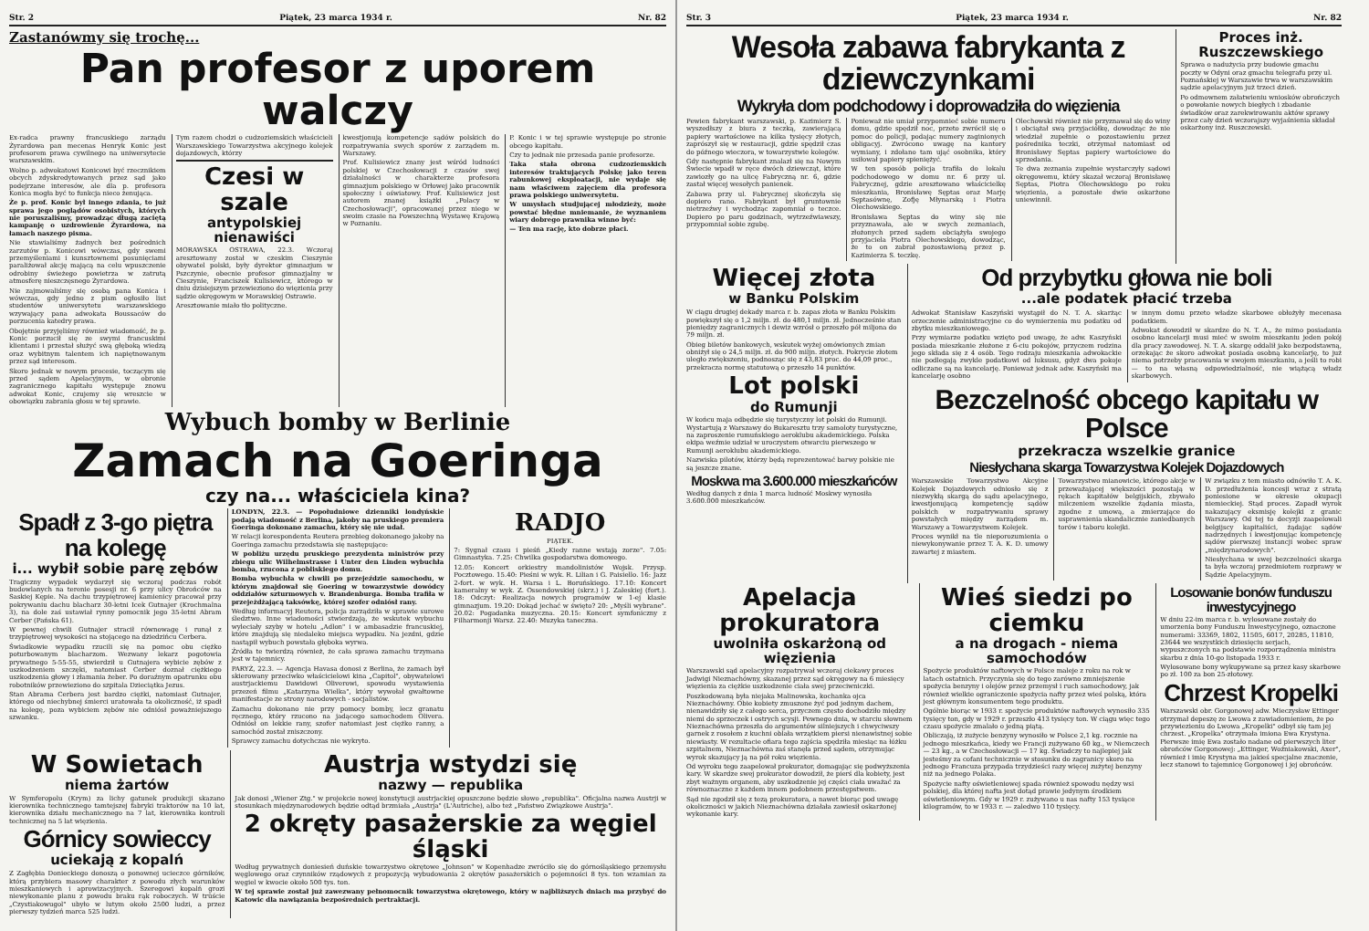Str. 2 Piątek, 23 marca 1934 r. Nr. 82
Zastanówmy się trochę...
Pan profesor z uporem walczy
Ex-radca prawny francuskiego zarządu Żyrardowa pan mecenas Henryk Konic jest profesorem prawa cywilnego na uniwersytecie warszawskim.
Wolno p. adwokatowi Konicowi być rzecznikiem obcych zdyskredytowanych przez sąd jako podejrzane interesów, ale dla p. profesora Konica mogła być to funkcja nieco żenująca.
Że p. prof. Konic był innego zdania, to już sprawa jego poglądów osobistych, których nie poruszaliśmy, prowadząc długą zaciętą kampanję o uzdrowienie Żyrardowa, na łamach naszego pisma.
Nie stawialiśmy żadnych bez pośrednich zarzutów p. Konicowi wówczas, gdy swemi przemyśleniami i kunsztownemi posunięciami paraliżował akcję mającą na celu wpuszczenie odrobiny świeżego powietrza w zatrutą atmosferę nieszczęsnego Żyrardowa.
Nie zajmowaliśmy się osobą pana Konica i wówczas, gdy jedno z pism ogłosiło list studentów uniwersytetu warszawskiego wzywający pana adwokata Boussaców do porzucenia katedry prawa.
Obojętnie przyjęliśmy również wiadomość, że p. Konic porzucił się ze swymi francuskimi klientami i przestał służyć swą głęboką wiedzą oraz wybitnym talentem ich napiętnowanym przez sąd interesom.
Skoro jednak w nowym procesie, toczącym się przed sądem Apelacyjnym, w obronie zagranicznego kapitału występuje znowu adwokat Konic, czujemy się wreszcie w obowiązku zabrania głosu w tej sprawie.
Tym razem chodzi o cudzoziemskich właścicieli Warszawskiego Towarzystwa akcyjnego kolejek dojazdowych, którzy
Czesi w szale
antypolskiej nienawiści
MORAWSKA OSTRAWA, 22.3. Wczoraj aresztowany został w czeskim Cieszynie obywatel polski, były dyrektor gimnazjum w Pszczynie, obecnie profesor gimnazjalny w Cieszynie, Franciszek Kulisiewicz, którego w dniu dzisiejszym przewieziono do więzienia przy sądzie okręgowym w Morawskiej Ostrawie.
Aresztowanie miało tło polityczne.
kwestjonują kompetencje sądów polskich do rozpatrywania swych sporów z zarządem m. Warszawy.
Prof. Kulisiewicz znany jest wśród ludności polskiej w Czechosłowacji z czasów swej działalności w charakterze profesora gimnazjum polskiego w Orłowej jako pracownik społeczny i oświatowy. Prof. Kulisiewicz jest autorem znanej książki „Polacy w Czechosłowacji", opracowanej przez niego w swoim czasie na Powszechną Wystawę Krajową w Poznaniu.
P. Konic i w tej sprawie występuje po stronie obcego kapitału.
Czy to jednak nie przesada panie profesorze.
Taka stała obrona cudzoziemskich interesów traktujących Polskę jako teren rabunkowej eksploatacji, nie wydaje się nam właściwem zajęciem dla profesora prawa polskiego uniwersytetu.
W umysłach studjującej młodzieży, może powstać błędne mniemanie, że wyznaniem wiary dobrego prawnika winno być:
— Ten ma rację, kto dobrze płaci.
Wybuch bomby w Berlinie
Zamach na Goeringa
czy na... właściciela kina?
Spadł z 3-go piętra na kolegę
i... wybił sobie parę zębów
Tragiczny wypadek wydarzył się wczoraj podczas robót budowlanych na terenie posesji nr. 6 przy ulicy Obrońców na Saskiej Kępie. Na dachu trzypiętrowej kamienicy pracował przy pokrywaniu dachu blacharz 30-letni Icek Gutnajer (Krochmalna 3), na dole zaś ustawiał rynny pomocnik jego 35-letni Abram Cerber (Pańska 61).
W pewnej chwili Gutnajer stracił równowagę i runął z trzypiętrowej wysokości na stojącego na dziedzińcu Cerbera.
Świadkowie wypadku rzucili się na pomoc obu ciężko poturbowanym blacharzom. Wezwany lekarz pogotowia prywatnego 5-55-55, stwierdził u Gutnajera wybicie zębów z uszkodzeniem szczęki, natomiast Cerber doznał ciężkiego uszkodzenia głowy i złamania żeber. Po doraźnym opatrunku obu robotników przewieziono do szpitala Dzieciątka Jezus.
Stan Abrama Cerbera jest bardzo ciężki, natomiast Gutnajer, którego od niechybnej śmierci uratowała ta okoliczność, iż spadł na kolegę, poza wybiciem zębów nie odniósł poważniejszego szwanku.
LONDYN, 22.3. — Popołudniowe dzienniki londyńskie podają wiadomość z Berlina, jakoby na pruskiego premiera Goeringa dokonano zamachu, który się nie udał.
W relacji korespondenta Reutera przebieg dokonanego jakoby na Goeringa zamachu przedstawia się następująco:
W pobliżu urzędu pruskiego prezydenta ministrów przy zbiegu ulic Wilhelmstrasse i Unter den Linden wybuchła bomba, rzucona z pobliskiego domu.
Bomba wybuchła w chwili po przejeździe samochodu, w którym znajdował się Goering w towarzystwie dowódcy oddziałów szturmowych v. Brandenburga. Bomba trafiła w przejeżdżającą taksówkę, której szofer odniósł rany.
Według informacyj Reutera, policja zarządziła w sprawie surowe śledztwo. Inne wiadomości stwierdzają, że wskutek wybuchu wyleciały szyby w hotelu „Adlon" i w ambasadzie francuskiej, które znajdują się niedaleko miejsca wypadku. Na jezdni, gdzie nastąpił wybuch powstała głęboka wyrwa.
Źródła te twierdzą również, że cała sprawa zamachu trzymana jest w tajemnicy.
PARYŻ, 22.3. — Agencja Havasa donosi z Berlina, że zamach był skierowany przeciwko właścicielowi kina „Capitol", obywatelowi austrjackiemu Dawidowi Oliverowi, spowodu wystawienia przezeń filmu „Katarzyna Wielka", który wywołał gwałtowne manifestacje ze strony narodowych - socjalistów.
Zamachu dokonano nie przy pomocy bomby, lecz granatu ręcznego, który rzucono na jadącego samochodem Olivera. Odniósł on lekkie rany, szofer natomiast jest ciężko ranny, a samochód został zniszczony.
Sprawcy zamachu dotychczas nie wykryto.
RADJO
PIĄTEK.
7: Sygnał czasu i pieśń „Kiedy ranne wstają zorze". 7.05: Gimnastyka. 7.25: Chwilka gospodarstwa domowego.
12.05: Koncert orkiestry mandolinistów Wojsk. Przysp. Pocztowego. 15.40: Pieśni w wyk. R. Lilian i G. Paisiello. 16: Jazz 2-fort. w wyk. H. Warsa i L. Boruńskiego. 17.10: Koncert kameralny w wyk. Z. Ossendowskiej (skrz.) i J. Zaleskiej (fort.). 18: Odczyt: Realizacja nowych programów w 1-ej klasie gimnazjum. 19.20: Dokąd jechać w święto? 20: „Myśli wybrane". 20.02: Pogadanka muzyczna. 20.15: Koncert symfoniczny z Filharmonji Warsz. 22.40: Muzyka taneczna.
W Sowietach
niema żartów
W Symferopolu (Krym) za lichy gatunek produkcji skazano kierownika technicznego tamtejszej fabryki traktorów na 10 lat, kierownika działu mechanicznego na 7 lat, kierownika kontroli technicznej na 5 lat więzienia.
Górnicy sowieccy
uciekają z kopalń
Z Zagłębia Donieckiego donoszą o ponownej ucieczce górników, którą przybiera masowy charakter z powodu złych warunków mieszkaniowych i aprowizacyjnych. Szeregowi kopalń grozi niewykonanie planu z powodu braku rąk roboczych. W trüście „Czystiakowugol" ubyło w lutym około 2500 ludzi, a przez pierwszy tydzień marca 525 ludzi.
Austrja wstydzi się
nazwy — republika
Jak donosi „Wiener Ztg." w projekcie nowej konstytucji austrjackiej opuszczone będzie słowo „republika". Oficjalna nazwa Austrji w stosunkach międzynarodowych będzie odtąd brzmiała „Austrja" (L'Autriche), albo też „Państwo Związkowe Austrja".
2 okręty pasażerskie za węgiel śląski
Według prywatnych doniesień duńskie towarzystwo okrętowe „Johnson" w Kopenhadze zwróciło się do górnośląskiego przemysłu węglowego oraz czynników rządowych z propozycją wybudowania 2 okrętów pasażerskich o pojemności 8 tys. ton wzamian za węgiel w kwocie około 500 tys. ton.
W tej sprawie został już zawezwany pełnomocnik towarzystwa okrętowego, który w najbliższych dniach ma przybyć do Katowic dla nawiązania bezpośrednich pertraktacji.
Str. 3 Piątek, 23 marca 1934 r. Nr. 82
Wesoła zabawa fabrykanta z dziewczynkami
Wykryła dom podchodowy i doprowadziła do więzienia
Pewien fabrykant warszawski, p. Kazimierz S. wyszedłszy z biura z teczką, zawierającą papiery wartościowe na kilka tysięcy złotych, zaprószył się w restauracji, gdzie spędził czas do późnego wieczora, w towarzystwie kolegów.
Gdy następnie fabrykant znalazł się na Nowym Świecie wpadł w ręce dwóch dziewcząt, które zawiozły go na ulicę Fabryczną nr. 6, gdzie zastał więcej wesołych panienek.
Zabawa przy ul. Fabrycznej skończyła się dopiero rano. Fabrykant był gruntownie nietrzeźwy i wychodząc zapomniał o teczce. Dopiero po paru godzinach, wytrzeźwiawszy, przypomniał sobie zgubę.
Ponieważ nie umiał przypomnieć sobie numeru domu, gdzie spędził noc, przeto zwrócił się o pomoc do policji, podając numery zaginionych obligacyj. Zwrócono uwagę na kantory wymiany, i zdołano tam ująć osobnika, który usiłował papiery spieniężyć.
W ten sposób policja trafiła do lokalu podchodowego w domu nr. 6 przy ul. Fabrycznej, gdzie aresztowano właścicielkę mieszkania, Bronisławę Sęptas oraz Marję Sęptasównę, Zofję Młynarską i Piotra Olechowskiego.
Bronisława Sęptas do winy się nie przyznawała, ale w swych zeznaniach, złożonych przed sądem obciążyła swojego przyjaciela Piotra Olechowskiego, dowodząc, że to on zabrał pozostawioną przez p. Kazimierza S. teczkę.
Olechowski również nie przyznawał się do winy i obciążał swą przyjaciółkę, dowodząc że nie wiedział zupełnie o pozostawieniu przez pośrednika teczki, otrzymał natomiast od Bronisławy Sęptas papiery wartościowe do sprzedania.
Te dwa zeznania zupełnie wystarczyły sądowi okręgowemu, który skazał wczoraj Bronisławę Sęptas, Piotra Olechowskiego po roku więzienia, a pozostałe dwie oskarżone uniewinnił.
Proces inż. Ruszczewskiego
Sprawa o nadużycia przy budowie gmachu poczty w Odyni oraz gmachu telegrafu przy ul. Poznańskiej w Warszawie trwa w warszawskim sądzie apelacyjnym już trzeci dzień.
Po odmownem załatwieniu wniosków obrończych o powołanie nowych biegłych i zbadanie świadków oraz zarekwirowaniu aktów sprawy przez cały dzień wczorajszy wyjaśnienia składał oskarżony inż. Ruszczewski.
Więcej złota
w Banku Polskim
W ciągu drugiej dekady marca r. b. zapas złota w Banku Polskim powiększył się o 1,2 miljn. zł. do 480,1 miljn. zł. Jednocześnie stan pieniędzy zagranicznych i dewiz wzrósł o przeszło pół miljona do 79 miljn. zł.
Obieg biletów bankowych, wskutek wyżej omówionych zmian obniżył się o 24,5 miljn. zł. do 900 miljn. złotych. Pokrycie złotem uległo zwiększeniu, podnosząc się z 43,83 proc. do 44,09 proc., przekracza normę statutową o przeszło 14 punktów.
Lot polski
do Rumunji
W końcu maja odbędzie się turystyczny lot polski do Rumunji. Wystartują z Warszawy do Bukaresztu trzy samoloty turystyczne, na zaproszenie rumuńskiego aeroklubu akademickiego. Polska ekipa weźmie udział w uroczystem otwarciu pierwszego w Rumunji aeroklubu akademickiego.
Nazwiska pilotów, którzy będą reprezentować barwy polskie nie są jeszcze znane.
Moskwa ma 3.600.000 mieszkańców
Według danych z dnia 1 marca ludność Moskwy wynosiła 3.600.000 mieszkańców.
Od przybytku głowa nie boli
...ale podatek płacić trzeba
Adwokat Stanisław Kaszyński wystąpił do N. T. A. skarżąc orzeczenie administracyjne co do wymierzenia mu podatku od zbytku mieszkaniowego.
Przy wymiarze podatku wzięto pod uwagę, że adw. Kaszyński posiada mieszkanie złożone z 6-ciu pokojów, przyczem rodzina jego składa się z 4 osób. Tego rodzaju mieszkania adwokackie nie podlegają zwykle podatkowi od luksusu, gdyż dwa pokoje odliczane są na kancelarję. Ponieważ jednak adw. Kaszyński ma kancelarję osobno
w innym domu przeto władze skarbowe obłożyły mecenasa podatkiem.
Adwokat dowodził w skardze do N. T. A., że mimo posiadania osobno kancelarji musi mieć w swoim mieszkaniu jeden pokój dla pracy zawodowej. N. T. A. skargę oddalił jako bezpodstawną, orzekając że skoro adwokat posiada osobną kancelarję, to już niema potrzeby pracowania w swojem mieszkaniu, a jeśli to robi — to na własną odpowiedzialność, nie wiążącą władz skarbowych.
Bezczelność obcego kapitału w Polsce
przekracza wszelkie granice
Niesłychana skarga Towarzystwa Kolejek Dojazdowych
Warszawskie Towarzystwo Akcyjne Kolejek Dojazdowych odniosło się z niezwykłą skargą do sądu apelacyjnego, kwestjonującą kompetencję sądów polskich w rozpatrywaniu sprawy powstałych między zarządem m. Warszawy a Towarzystwem Kolejek.
Proces wynikł na tle nieporozumienia o niewykonywanie przez T. A. K. D. umowy zawartej z miastem.
Towarzystwo mianowicie, którego akcje w przeważającej większości pozostają w rękach kapitałów belgijskich, zbywało milczeniem wszelkie żądania miasta, zgodne z umową, a zmierzające do usprawnienia skandalicznie zaniedbanych torów i taboru kolejki.
W związku z tem miasto odnówiło T. A. K. D. przedłużenia koncesji wraz z stratą poniesione w okresie okupacji niemieckiej. Stąd proces. Zapadł wyrok nakazujący eksmisję kolejki z granic Warszawy. Od tej to decyzji zaapelowali belgijscy kapitaliści, żądając sądów nadrzędnych i kwestjonując kompetencję sądów pierwszej instancji wobec spraw „międzynarodowych".
Niesłychana w swej bezczelności skarga ta była wczoraj przedmiotem rozprawy w Sądzie Apelacyjnym.
Apelacja prokuratora
uwolniła oskarżoną od więzienia
Warszawski sąd apelacyjny rozpatrywał wczoraj ciekawy proces Jadwigi Nieznachówny, skazanej przez sąd okręgowy na 6 miesięcy więzienia za ciężkie uszkodzenie ciała swej przeciwniczki.
Poszkodowaną była niejaka Malinowska, kochanka ojca Nieznachówny. Obie kobiety zmuszone żyć pod jednym dachem, nienawidziły się z całego serca, przyczem często dochodziło między niemi do sprzeczek i ostrych scysji. Pewnego dnia, w starciu słownem Nieznachówna przeszła do argumentów silniejszych i chwyciwszy garnek z rosołem z kuchni oblała wrzątkiem piersi nienawistnej sobie niewiasty. W rezultacie ofiara tego zajścia spędziła miesiąc na łóżku szpitalnem, Nieznachówna zaś stanęła przed sądem, otrzymując wyrok skazujący ją na pół roku więzienia.
Od wyroku tego zaapelował prokurator, domagając się podwyższenia kary. W skardze swej prokurator dowodził, że pierś dla kobiety, jest zbyt ważnym organem, aby uszkodzenie jej części ciała uważać za równoznaczne z każdem innem podobnem przestępstwem.
Sąd nie zgodził się z tezą prokuratora, a nawet biorąc pod uwagę okoliczności w jakich Nieznachówna działała zawiesił oskarżonej wykonanie kary.
Wieś siedzi po ciemku
a na drogach - niema samochodów
Spożycie produktów naftowych w Polsce maleje z roku na rok w latach ostatnich. Przyczynia się do tego zarówno zmniejszenie spożycia benzyny i olejów przez przemysł i ruch samochodowy, jak również wielkie ograniczenie spożycia nafty przez wieś polską, która jest głównym konsumentem tego produktu.
Ogólnie biorąc w 1933 r. spożycie produktów naftowych wynosiło 335 tysięcy ton, gdy w 1929 r. przeszło 413 tysięcy ton. W ciągu więc tego czasu spożycie zmalało o jedną piątą.
Obliczają, iż zużycie benzyny wynosiło w Polsce 2,1 kg. rocznie na jednego mieszkańca, kiedy we Francji zużywano 60 kg., w Niemczech — 23 kg., a w Czechosłowacji — 17 kg. Świadczy to najlepiej jak jesteśmy za cofani technicznie w stosunku do zagranicy skoro na jednego Francuza przypada trzydzieści razy więcej zużytej benzyny niż na jednego Polaka.
Spożycie nafty oświetleniowej spada również spowodu nędzy wsi polskiej, dla której nafta jest dotąd prawie jedynym środkiem oświetleniowym. Gdy w 1929 r. zużywano u nas nafty 153 tysiące kilogramów, to w 1933 r. — zaledwo 110 tysięcy.
Losowanie bonów funduszu inwestycyjnego
W dniu 22-im marca r. b. wylosowane zostały do umorzenia bony Funduszu Inwestycyjnego, oznaczone numerami: 33369, 1802, 11505, 6017, 20285, 11810, 23644 we wszystkich dziesięciu serjach, wypuszczonych na podstawie rozporządzenia ministra skarbu z dnia 10-go listopada 1933 r.
Wylosowane bony wykupywane są przez kasy skarbowe po zł. 100 za bon 25-złotowy.
Chrzest Kropelki
Warszawski obr. Gorgonowej adw. Mieczysław Ettinger otrzymał depeszę ze Lwowa z zawiadomieniem, że po przywiezieniu do Lwowa „Kropelki" odbył się tam jej chrzest. „Kropelka" otrzymała imiona Ewa Krystyna. Pierwsze imię Ewa zostało nadane od pierwszych liter obrońców Gorgonowej: „Ettinger, Woźniakowski, Axer", również i imię Krystyna ma jakieś specjalne znaczenie, lecz stanowi to tajemnicę Gorgonowej i jej obrońców.